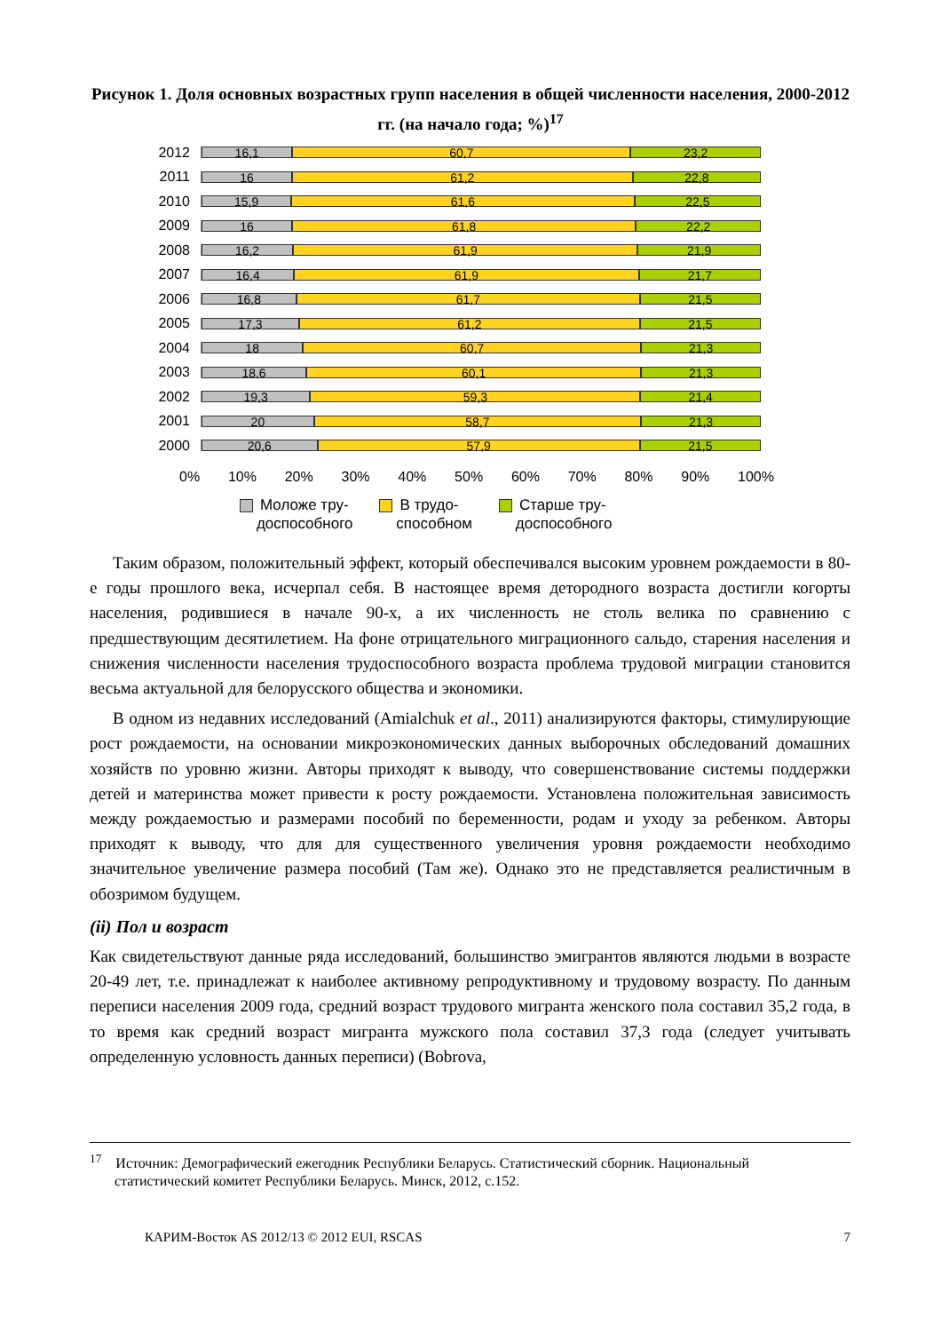Рисунок 1. Доля основных возрастных групп населения в общей численности населения, 2000-2012 гг. (на начало года; %)<sup>17</sup>
2012
16,1 60,7 23,2
2011
16 61,2 22,8
2010
15,9 61,6 22,5
2009
16 61,8 22,2
2008
16,2 61,9 21,9
2007
16,4 61,9 21,7
2006
16,8 61,7 21,5
2005
17,3 61,2 21,5
2004
18 60,7 21,3
2003
18,6 60,1 21,3
2002
19,3 59,3 21,4
2001
20 58,7 21,3
2000
20,6 57,9 21,5
0% 10% 20% 30% 40% 50% 60% 70% 80% 90% 100%
Моложе тру-
доспособного
В трудо-
способном
Старше тру-
доспособного
Таким образом, положительный эффект, который обеспечивался высоким уровнем рождаемости в 80-е годы прошлого века, исчерпал себя. В настоящее время детородного возраста достигли когорты населения, родившиеся в начале 90-х, а их численность не столь велика по сравнению с предшествующим десятилетием. На фоне отрицательного миграционного сальдо, старения населения и снижения численности населения трудоспособного возраста проблема трудовой миграции становится весьма актуальной для белорусского общества и экономики.
В одном из недавних исследований (Amialchuk et al., 2011) анализируются факторы, стимулирующие рост рождаемости, на основании микроэкономических данных выборочных обследований домашних хозяйств по уровню жизни. Авторы приходят к выводу, что совершенствование системы поддержки детей и материнства может привести к росту рождаемости. Установлена положительная зависимость между рождаемостью и размерами пособий по беременности, родам и уходу за ребенком. Авторы приходят к выводу, что для для существенного увеличения уровня рождаемости необходимо значительное увеличение размера пособий (Там же). Однако это не представляется реалистичным в обозримом будущем.
(ii) Пол и возраст
Как свидетельствуют данные ряда исследований, большинство эмигрантов являются людьми в возрасте 20-49 лет, т.е. принадлежат к наиболее активному репродуктивному и трудовому возрасту. По данным переписи населения 2009 года, средний возраст трудового мигранта женского пола составил 35,2 года, в то время как средний возраст мигранта мужского пола составил 37,3 года (следует учитывать определенную условность данных переписи) (Bobrova,
<sup>17</sup> Источник: Демографический ежегодник Республики Беларусь. Статистический сборник. Национальный
статистический комитет Республики Беларусь. Минск, 2012, с.152.
КАРИМ-Восток AS 2012/13 © 2012 EUI, RSCAS 7